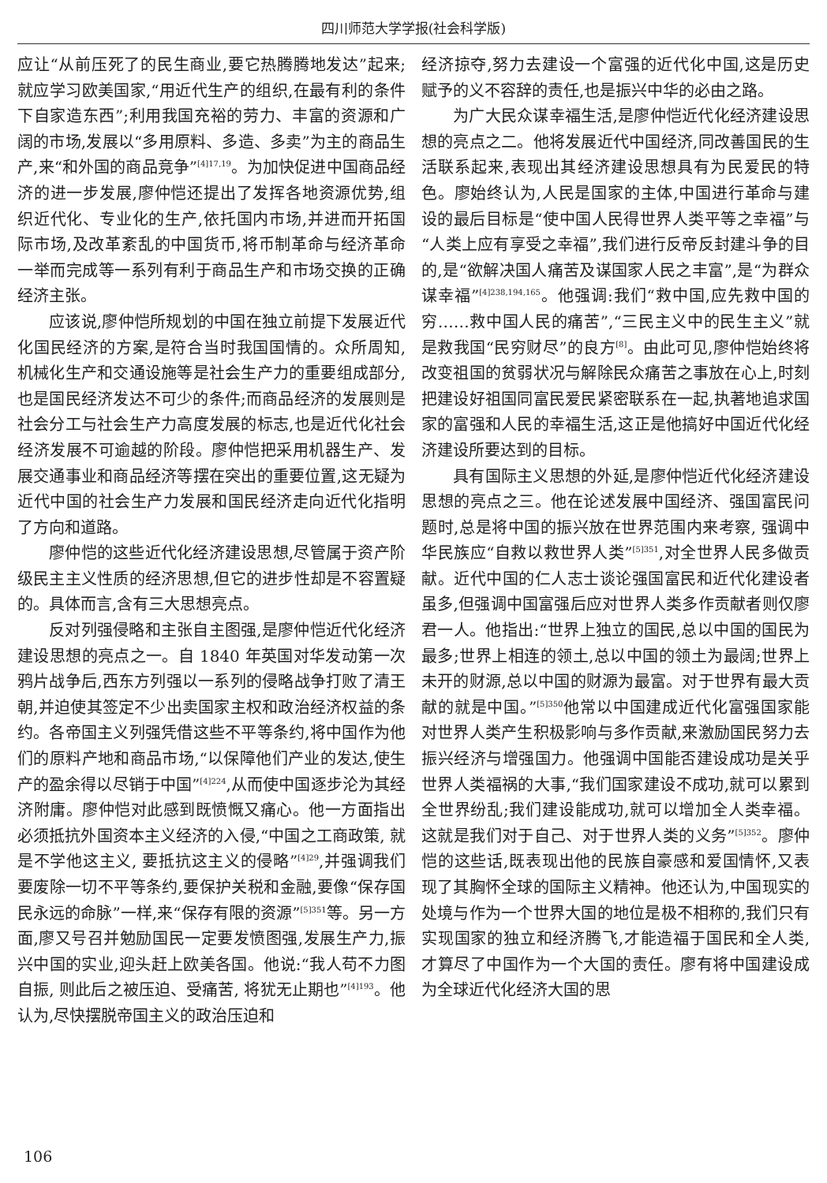四川师范大学学报(社会科学版)
应让“从前压死了的民生商业,要它热腾腾地发达”起来;就应学习欧美国家,“用近代生产的组织,在最有利的条件下自家造东西”;利用我国充裕的劳力、丰富的资源和广阔的市场,发展以“多用原料、多造、多卖”为主的商品生产,来“和外国的商品竞争”<sup>[4]17,19</sup>。为加快促进中国商品经济的进一步发展,廖仲恺还提出了发挥各地资源优势,组织近代化、专业化的生产,依托国内市场,并进而开拓国际市场,及改革紊乱的中国货币,将币制革命与经济革命一举而完成等一系列有利于商品生产和市场交换的正确经济主张。
应该说,廖仲恺所规划的中国在独立前提下发展近代化国民经济的方案,是符合当时我国国情的。众所周知,机械化生产和交通设施等是社会生产力的重要组成部分,也是国民经济发达不可少的条件;而商品经济的发展则是社会分工与社会生产力高度发展的标志,也是近代化社会经济发展不可逾越的阶段。廖仲恺把采用机器生产、发展交通事业和商品经济等摆在突出的重要位置,这无疑为近代中国的社会生产力发展和国民经济走向近代化指明了方向和道路。
廖仲恺的这些近代化经济建设思想,尽管属于资产阶级民主主义性质的经济思想,但它的进步性却是不容置疑的。具体而言,含有三大思想亮点。
反对列强侵略和主张自主图强,是廖仲恺近代化经济建设思想的亮点之一。自 1840 年英国对华发动第一次鸦片战争后,西东方列强以一系列的侵略战争打败了清王朝,并迫使其签定不少出卖国家主权和政治经济权益的条约。各帝国主义列强凭借这些不平等条约,将中国作为他们的原料产地和商品市场,“以保障他们产业的发达,使生产的盈余得以尽销于中国”<sup>[4]224</sup>,从而使中国逐步沦为其经济附庸。廖仲恺对此感到既愤慨又痛心。他一方面指出必须抵抗外国资本主义经济的入侵,“中国之工商政策, 就是不学他这主义, 要抵抗这主义的侵略”<sup>[4]29</sup>,并强调我们要废除一切不平等条约,要保护关税和金融,要像“保存国民永远的命脉”一样,来“保存有限的资源”<sup>[5]351</sup>等。另一方面,廖又号召并勉励国民一定要发愤图强,发展生产力,振兴中国的实业,迎头赶上欧美各国。他说:“我人苟不力图自振, 则此后之被压迫、受痛苦, 将犹无止期也”<sup>[4]193</sup>。他认为,尽快摆脱帝国主义的政治压迫和
经济掠夺,努力去建设一个富强的近代化中国,这是历史赋予的义不容辞的责任,也是振兴中华的必由之路。
为广大民众谋幸福生活,是廖仲恺近代化经济建设思想的亮点之二。他将发展近代中国经济,同改善国民的生活联系起来,表现出其经济建设思想具有为民爱民的特色。廖始终认为,人民是国家的主体,中国进行革命与建设的最后目标是“使中国人民得世界人类平等之幸福”与“人类上应有享受之幸福”,我们进行反帝反封建斗争的目的,是“欲解决国人痛苦及谋国家人民之丰富”,是“为群众谋幸福”<sup>[4]238,194,165</sup>。他强调:我们“救中国,应先救中国的穷……救中国人民的痛苦”,“三民主义中的民生主义”就是救我国“民穷财尽”的良方<sup>[8]</sup>。由此可见,廖仲恺始终将改变祖国的贫弱状况与解除民众痛苦之事放在心上,时刻把建设好祖国同富民爱民紧密联系在一起,执著地追求国家的富强和人民的幸福生活,这正是他搞好中国近代化经济建设所要达到的目标。
具有国际主义思想的外延,是廖仲恺近代化经济建设思想的亮点之三。他在论述发展中国经济、强国富民问题时,总是将中国的振兴放在世界范围内来考察, 强调中华民族应“自救以救世界人类”<sup>[5]351</sup>,对全世界人民多做贡献。近代中国的仁人志士谈论强国富民和近代化建设者虽多,但强调中国富强后应对世界人类多作贡献者则仅廖君一人。他指出:“世界上独立的国民,总以中国的国民为最多;世界上相连的领土,总以中国的领土为最阔;世界上未开的财源,总以中国的财源为最富。对于世界有最大贡献的就是中国。”<sup>[5]350</sup>他常以中国建成近代化富强国家能对世界人类产生积极影响与多作贡献,来激励国民努力去振兴经济与增强国力。他强调中国能否建设成功是关乎世界人类福祸的大事,“我们国家建设不成功,就可以累到全世界纷乱;我们建设能成功,就可以增加全人类幸福。这就是我们对于自己、对于世界人类的义务”<sup>[5]352</sup>。廖仲恺的这些话,既表现出他的民族自豪感和爱国情怀,又表现了其胸怀全球的国际主义精神。他还认为,中国现实的处境与作为一个世界大国的地位是极不相称的,我们只有实现国家的独立和经济腾飞,才能造福于国民和全人类,才算尽了中国作为一个大国的责任。廖有将中国建设成为全球近代化经济大国的思
106